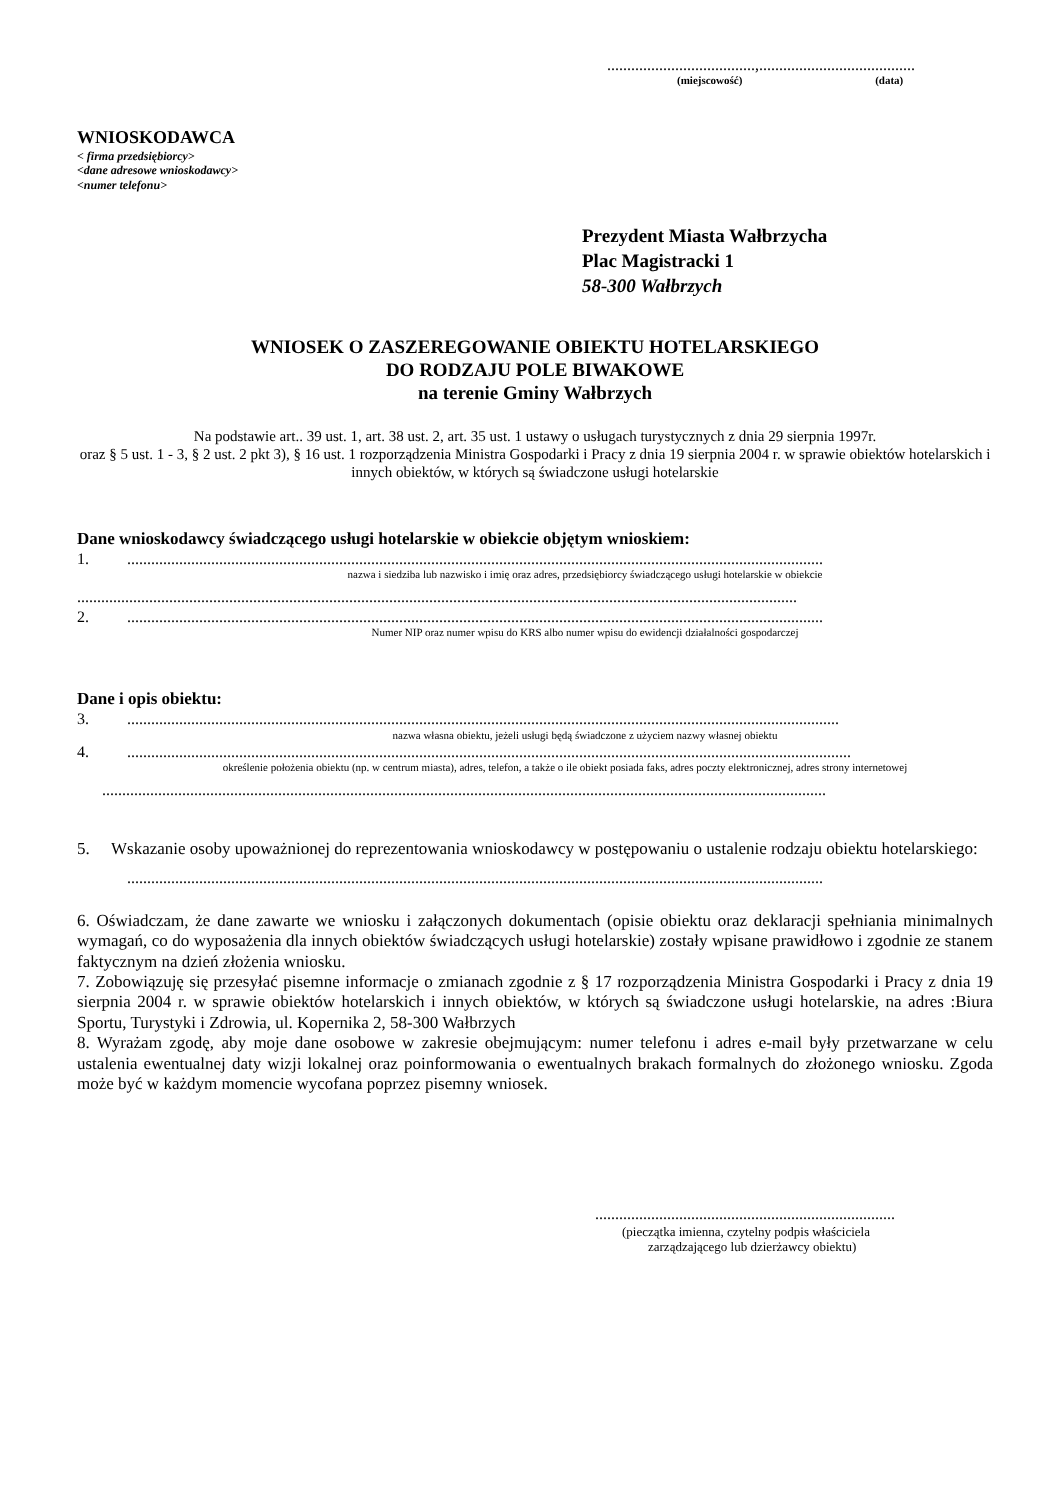.....................................,.......................................
(miejscowość) (data)
WNIOSKODAWCA
< firma przedsiębiorcy>
<dane adresowe wnioskodawcy>
<numer telefonu>
Prezydent Miasta Wałbrzycha
Plac Magistracki 1
58-300 Wałbrzych
WNIOSEK O ZASZEREGOWANIE OBIEKTU HOTELARSKIEGO
DO RODZAJU POLE BIWAKOWE
na terenie Gminy Wałbrzych
Na podstawie art.. 39 ust. 1, art. 38 ust. 2, art. 35 ust. 1 ustawy o usługach turystycznych z dnia 29 sierpnia 1997r.
oraz § 5 ust. 1 - 3, § 2 ust. 2 pkt 3), § 16 ust. 1 rozporządzenia Ministra Gospodarki i Pracy z dnia 19 sierpnia 2004 r. w sprawie obiektów hotelarskich i innych obiektów, w których są świadczone usługi hotelarskie
Dane wnioskodawcy świadczącego usługi hotelarskie w obiekcie objętym wnioskiem:
1...............................................................................................................................................................................
nazwa i siedziba lub nazwisko i imię oraz adres, przedsiębiorcy świadczącego usługi hotelarskie w obiekcie
....................................................................................................................................................................................
2...............................................................................................................................................................................
Numer NIP oraz numer wpisu do KRS albo numer wpisu do ewidencji działalności gospodarczej
Dane i opis obiektu:
3...................................................................................................................................................................................
nazwa własna obiektu, jeżeli usługi będą świadczone z użyciem nazwy własnej obiektu
4......................................................................................................................................................................................
określenie położenia obiektu (np. w centrum miasta), adres, telefon, a także o ile obiekt posiada faks, adres poczty elektronicznej, adres strony internetowej
.....................................................................................................................................................................................
5. Wskazanie osoby upoważnionej do reprezentowania wnioskodawcy w postępowaniu o ustalenie rodzaju obiektu hotelarskiego:
..............................................................................................................................................................................
6. Oświadczam, że dane zawarte we wniosku i załączonych dokumentach (opisie obiektu oraz deklaracji spełniania minimalnych wymagań, co do wyposażenia dla innych obiektów świadczących usługi hotelarskie) zostały wpisane prawidłowo i zgodnie ze stanem faktycznym na dzień złożenia wniosku.
7. Zobowiązuję się przesyłać pisemne informacje o zmianach zgodnie z § 17 rozporządzenia Ministra Gospodarki i Pracy z dnia 19 sierpnia 2004 r. w sprawie obiektów hotelarskich i innych obiektów, w których są świadczone usługi hotelarskie, na adres :Biura Sportu, Turystyki i Zdrowia, ul. Kopernika 2, 58-300 Wałbrzych
8. Wyrażam zgodę, aby moje dane osobowe w zakresie obejmującym: numer telefonu i adres e-mail były przetwarzane w celu ustalenia ewentualnej daty wizji lokalnej oraz poinformowania o ewentualnych brakach formalnych do złożonego wniosku. Zgoda może być w każdym momencie wycofana poprzez pisemny wniosek.
...........................................................................
(pieczątka imienna, czytelny podpis właściciela
zarządzającego lub dzierżawcy obiektu)